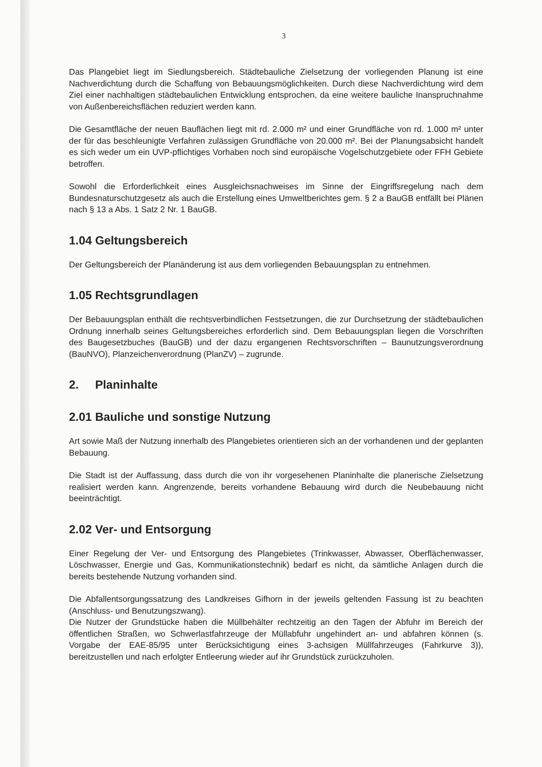3
Das Plangebiet liegt im Siedlungsbereich. Städtebauliche Zielsetzung der vorliegenden Planung ist eine Nachverdichtung durch die Schaffung von Bebauungsmöglichkeiten. Durch diese Nachverdichtung wird dem Ziel einer nachhaltigen städtebaulichen Entwicklung entsprochen, da eine weitere bauliche Inanspruchnahme von Außenbereichsflächen reduziert werden kann.
Die Gesamtfläche der neuen Bauflächen liegt mit rd. 2.000 m² und einer Grundfläche von rd. 1.000 m² unter der für das beschleunigte Verfahren zulässigen Grundfläche von 20.000 m². Bei der Planungsabsicht handelt es sich weder um ein UVP-pflichtiges Vorhaben noch sind europäische Vogelschutzgebiete oder FFH Gebiete betroffen.
Sowohl die Erforderlichkeit eines Ausgleichsnachweises im Sinne der Eingriffsregelung nach dem Bundesnaturschutzgesetz als auch die Erstellung eines Umweltberichtes gem. § 2 a BauGB entfällt bei Plänen nach § 13 a Abs. 1 Satz 2 Nr. 1 BauGB.
1.04 Geltungsbereich
Der Geltungsbereich der Planänderung ist aus dem vorliegenden Bebauungsplan zu entnehmen.
1.05 Rechtsgrundlagen
Der Bebauungsplan enthält die rechtsverbindlichen Festsetzungen, die zur Durchsetzung der städtebaulichen Ordnung innerhalb seines Geltungsbereiches erforderlich sind. Dem Bebauungsplan liegen die Vorschriften des Baugesetzbuches (BauGB) und der dazu ergangenen Rechtsvorschriften – Baunutzungsverordnung (BauNVO), Planzeichenverordnung (PlanZV) – zugrunde.
2. Planinhalte
2.01 Bauliche und sonstige Nutzung
Art sowie Maß der Nutzung innerhalb des Plangebietes orientieren sich an der vorhandenen und der geplanten Bebauung.
Die Stadt ist der Auffassung, dass durch die von ihr vorgesehenen Planinhalte die planerische Zielsetzung realisiert werden kann. Angrenzende, bereits vorhandene Bebauung wird durch die Neubebauung nicht beeinträchtigt.
2.02 Ver- und Entsorgung
Einer Regelung der Ver- und Entsorgung des Plangebietes (Trinkwasser, Abwasser, Oberflächenwasser, Löschwasser, Energie und Gas, Kommunikationstechnik) bedarf es nicht, da sämtliche Anlagen durch die bereits bestehende Nutzung vorhanden sind.
Die Abfallentsorgungssatzung des Landkreises Gifhorn in der jeweils geltenden Fassung ist zu beachten (Anschluss- und Benutzungszwang).
Die Nutzer der Grundstücke haben die Müllbehälter rechtzeitig an den Tagen der Abfuhr im Bereich der öffentlichen Straßen, wo Schwerlastfahrzeuge der Müllabfuhr ungehindert an- und abfahren können (s. Vorgabe der EAE-85/95 unter Berücksichtigung eines 3-achsigen Müllfahrzeuges (Fahrkurve 3)), bereitzustellen und nach erfolgter Entleerung wieder auf ihr Grundstück zurückzuholen.